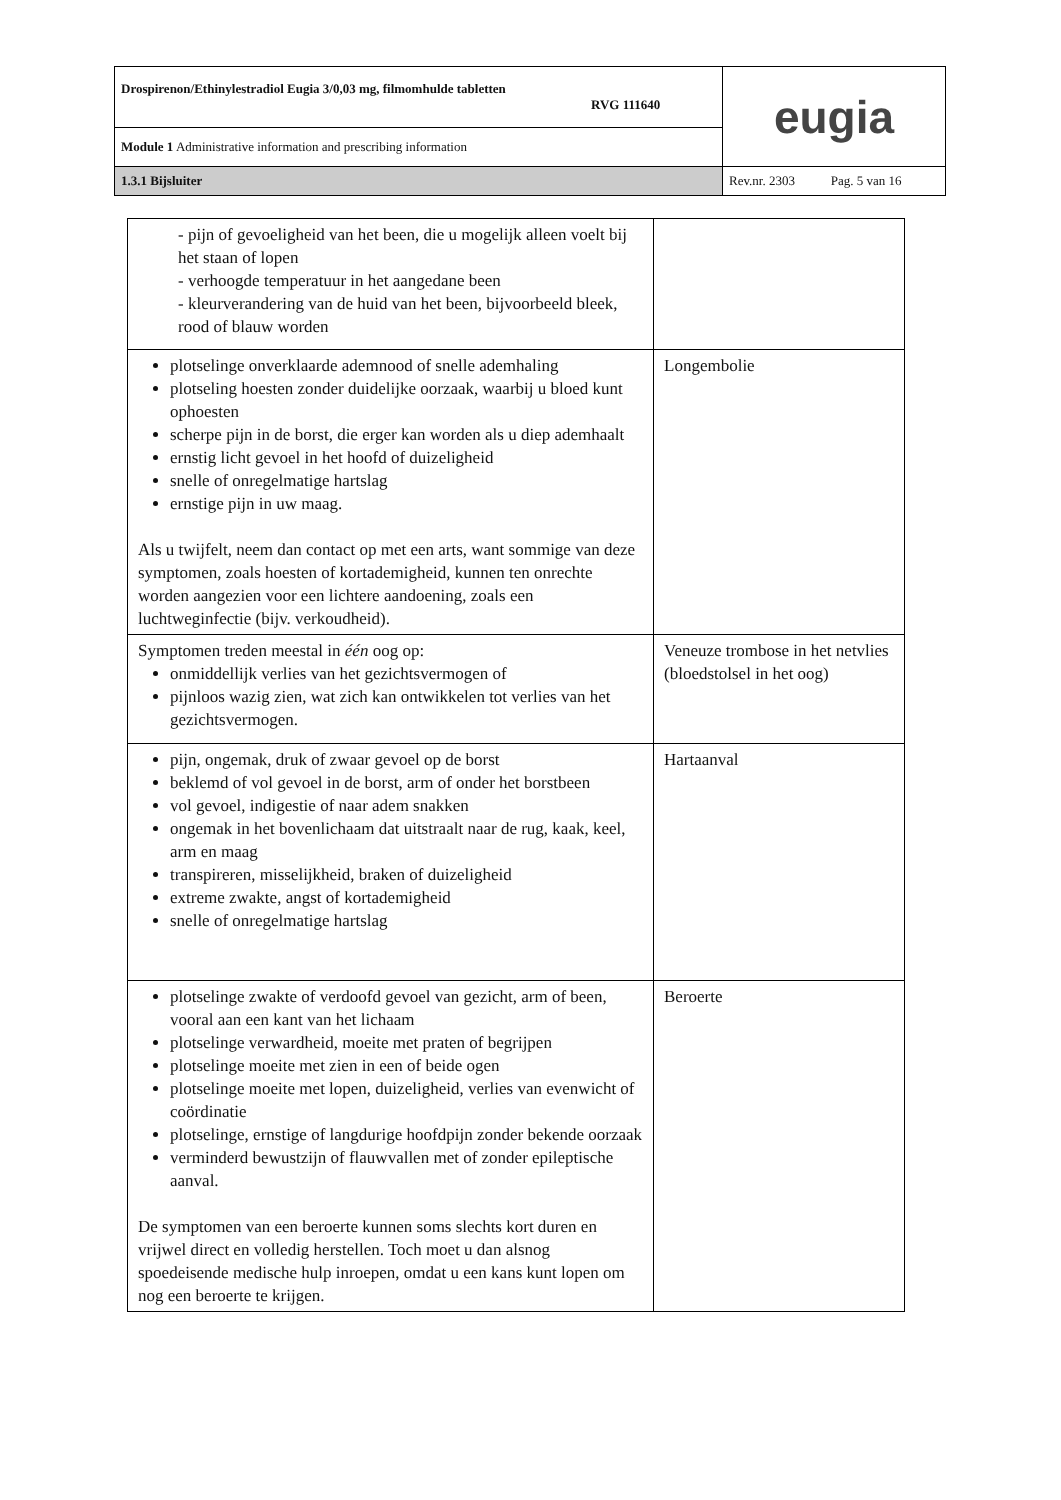| Drospirenon/Ethinylestradiol Eugia 3/0,03 mg, filmomhulde tabletten RVG 111640 | eugia |
| Module 1 Administrative information and prescribing information | |
| 1.3.1 Bijsluiter | Rev.nr. 2303 Pag. 5 van 16 |
| - pijn of gevoeligheid van het been, die u mogelijk alleen voelt bij het staan of lopen - verhoogde temperatuur in het aangedane been - kleurverandering van de huid van het been, bijvoorbeeld bleek, rood of blauw worden | |
| plotselinge onverklaarde ademnood of snelle ademhaling plotseling hoesten zonder duidelijke oorzaak, waarbij u bloed kunt ophoesten scherpe pijn in de borst, die erger kan worden als u diep ademhaalt ernstig licht gevoel in het hoofd of duizeligheid snelle of onregelmatige hartslag ernstige pijn in uw maag. Als u twijfelt, neem dan contact op met een arts, want sommige van deze symptomen, zoals hoesten of kortademigheid, kunnen ten onrechte worden aangezien voor een lichtere aandoening, zoals een luchtweginfectie (bijv. verkoudheid). | Longembolie |
| Symptomen treden meestal in één oog op: onmiddellijk verlies van het gezichtsvermogen of pijnloos wazig zien, wat zich kan ontwikkelen tot verlies van het gezichtsvermogen. | Veneuze trombose in het netvlies (bloedstolsel in het oog) |
| pijn, ongemak, druk of zwaar gevoel op de borst beklemd of vol gevoel in de borst, arm of onder het borstbeen vol gevoel, indigestie of naar adem snakken ongemak in het bovenlichaam dat uitstraalt naar de rug, kaak, keel, arm en maag transpireren, misselijkheid, braken of duizeligheid extreme zwakte, angst of kortademigheid snelle of onregelmatige hartslag | Hartaanval |
| plotselinge zwakte of verdoofd gevoel van gezicht, arm of been, vooral aan een kant van het lichaam plotselinge verwardheid, moeite met praten of begrijpen plotselinge moeite met zien in een of beide ogen plotselinge moeite met lopen, duizeligheid, verlies van evenwicht of coördinatie plotselinge, ernstige of langdurige hoofdpijn zonder bekende oorzaak verminderd bewustzijn of flauwvallen met of zonder epileptische aanval. De symptomen van een beroerte kunnen soms slechts kort duren en vrijwel direct en volledig herstellen. Toch moet u dan alsnog spoedeisende medische hulp inroepen, omdat u een kans kunt lopen om nog een beroerte te krijgen. | Beroerte |